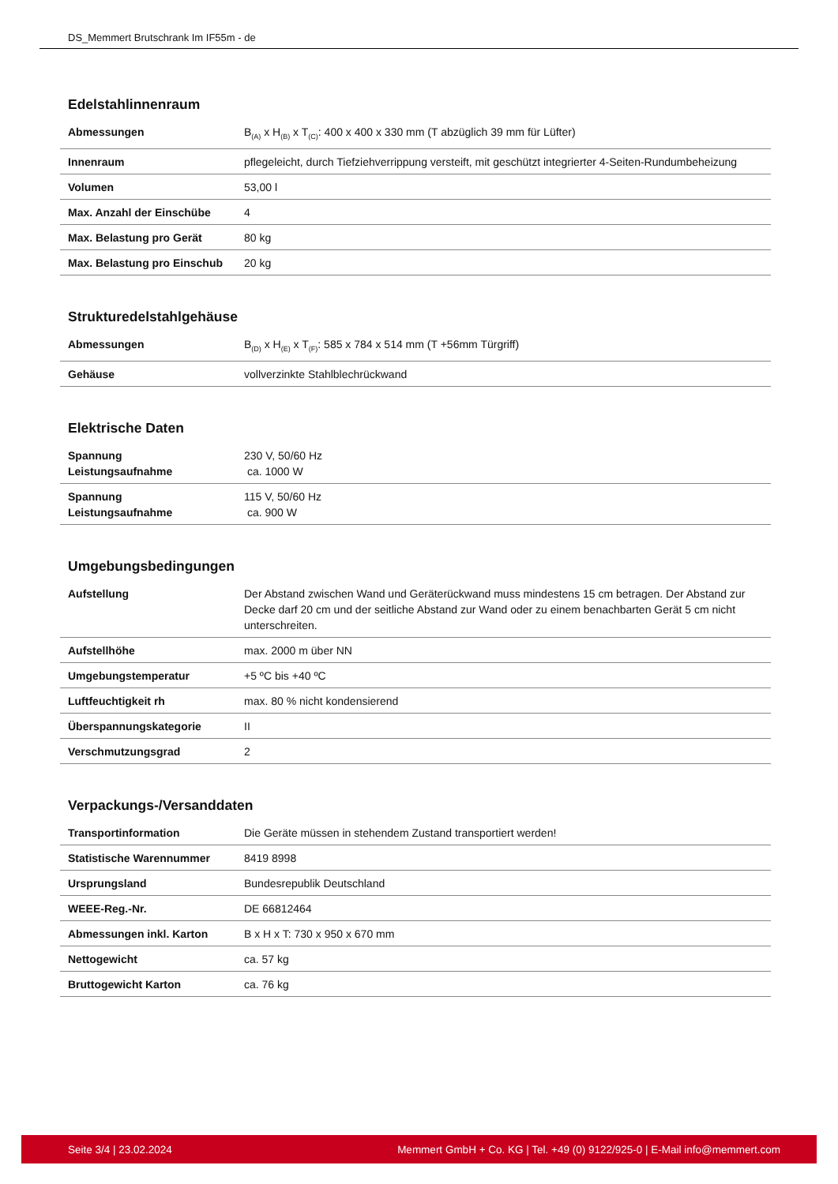DS_Memmert Brutschrank Im IF55m - de
Edelstahlinnenraum
| Abmessungen | B<sub>(A)</sub> x H<sub>(B)</sub> x T<sub>(C)</sub>: 400 x 400 x 330 mm (T abzüglich 39 mm für Lüfter) |
| Innenraum | pflegeleicht, durch Tiefziehverrippung versteift, mit geschützt integrierter 4-Seiten-Rundumbeheizung |
| Volumen | 53,00 l |
| Max. Anzahl der Einschübe | 4 |
| Max. Belastung pro Gerät | 80 kg |
| Max. Belastung pro Einschub | 20 kg |
Strukturedelstahlgehäuse
| Abmessungen | B<sub>(D)</sub> x H<sub>(E)</sub> x T<sub>(F)</sub>: 585 x 784 x 514 mm (T +56mm Türgriff) |
| Gehäuse | vollverzinkte Stahlblechrückwand |
Elektrische Daten
| Spannung Leistungsaufnahme | 230 V, 50/60 Hz ca. 1000 W |
| Spannung Leistungsaufnahme | 115 V, 50/60 Hz ca. 900 W |
Umgebungsbedingungen
| Aufstellung | Der Abstand zwischen Wand und Geräterückwand muss mindestens 15 cm betragen. Der Abstand zur Decke darf 20 cm und der seitliche Abstand zur Wand oder zu einem benachbarten Gerät 5 cm nicht unterschreiten. |
| Aufstellhöhe | max. 2000 m über NN |
| Umgebungstemperatur | +5 ºC bis +40 ºC |
| Luftfeuchtigkeit rh | max. 80 % nicht kondensierend |
| Überspannungskategorie | II |
| Verschmutzungsgrad | 2 |
Verpackungs-/Versanddaten
| Transportinformation | Die Geräte müssen in stehendem Zustand transportiert werden! |
| Statistische Warennummer | 8419 8998 |
| Ursprungsland | Bundesrepublik Deutschland |
| WEEE-Reg.-Nr. | DE 66812464 |
| Abmessungen inkl. Karton | B x H x T: 730 x 950 x 670 mm |
| Nettogewicht | ca. 57 kg |
| Bruttogewicht Karton | ca. 76 kg |
Seite 3/4 | 23.02.2024 Memmert GmbH + Co. KG | Tel. +49 (0) 9122/925-0 | E-Mail info@memmert.com